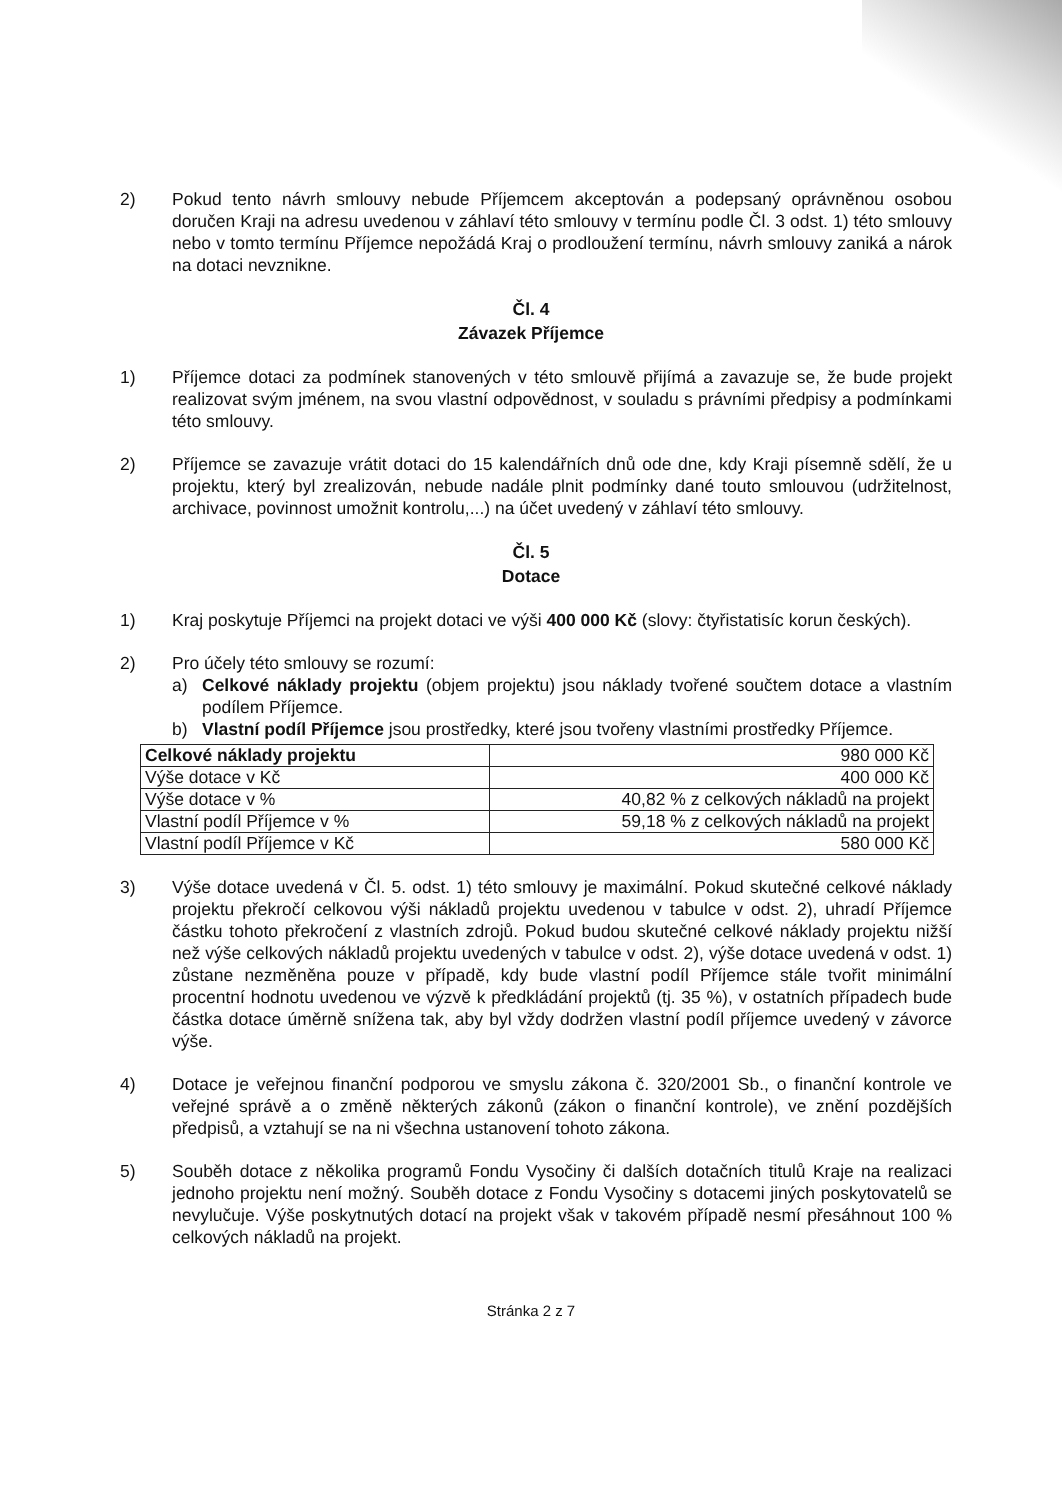2) Pokud tento návrh smlouvy nebude Příjemcem akceptován a podepsaný oprávněnou osobou doručen Kraji na adresu uvedenou v záhlaví této smlouvy v termínu podle Čl. 3 odst. 1) této smlouvy nebo v tomto termínu Příjemce nepožádá Kraj o prodloužení termínu, návrh smlouvy zaniká a nárok na dotaci nevznikne.
Čl. 4
Závazek Příjemce
1) Příjemce dotaci za podmínek stanovených v této smlouvě přijímá a zavazuje se, že bude projekt realizovat svým jménem, na svou vlastní odpovědnost, v souladu s právními předpisy a podmínkami této smlouvy.
2) Příjemce se zavazuje vrátit dotaci do 15 kalendářních dnů ode dne, kdy Kraji písemně sdělí, že u projektu, který byl zrealizován, nebude nadále plnit podmínky dané touto smlouvou (udržitelnost, archivace, povinnost umožnit kontrolu,...) na účet uvedený v záhlaví této smlouvy.
Čl. 5
Dotace
1) Kraj poskytuje Příjemci na projekt dotaci ve výši 400 000 Kč (slovy: čtyřistatisíc korun českých).
2) Pro účely této smlouvy se rozumí:
a) Celkové náklady projektu (objem projektu) jsou náklady tvořené součtem dotace a vlastním podílem Příjemce.
b) Vlastní podíl Příjemce jsou prostředky, které jsou tvořeny vlastními prostředky Příjemce.
| Celkové náklady projektu | 980 000 Kč |
| Výše dotace v Kč | 400 000 Kč |
| Výše dotace v % | 40,82 % z celkových nákladů na projekt |
| Vlastní podíl Příjemce v % | 59,18 % z celkových nákladů na projekt |
| Vlastní podíl Příjemce v Kč | 580 000 Kč |
3) Výše dotace uvedená v Čl. 5. odst. 1) této smlouvy je maximální. Pokud skutečné celkové náklady projektu překročí celkovou výši nákladů projektu uvedenou v tabulce v odst. 2), uhradí Příjemce částku tohoto překročení z vlastních zdrojů. Pokud budou skutečné celkové náklady projektu nižší než výše celkových nákladů projektu uvedených v tabulce v odst. 2), výše dotace uvedená v odst. 1) zůstane nezměněna pouze v případě, kdy bude vlastní podíl Příjemce stále tvořit minimální procentní hodnotu uvedenou ve výzvě k předkládání projektů (tj. 35 %), v ostatních případech bude částka dotace úměrně snížena tak, aby byl vždy dodržen vlastní podíl příjemce uvedený v závorce výše.
4) Dotace je veřejnou finanční podporou ve smyslu zákona č. 320/2001 Sb., o finanční kontrole ve veřejné správě a o změně některých zákonů (zákon o finanční kontrole), ve znění pozdějších předpisů, a vztahují se na ni všechna ustanovení tohoto zákona.
5) Souběh dotace z několika programů Fondu Vysočiny či dalších dotačních titulů Kraje na realizaci jednoho projektu není možný. Souběh dotace z Fondu Vysočiny s dotacemi jiných poskytovatelů se nevylučuje. Výše poskytnutých dotací na projekt však v takovém případě nesmí přesáhnout 100 % celkových nákladů na projekt.
Stránka 2 z 7